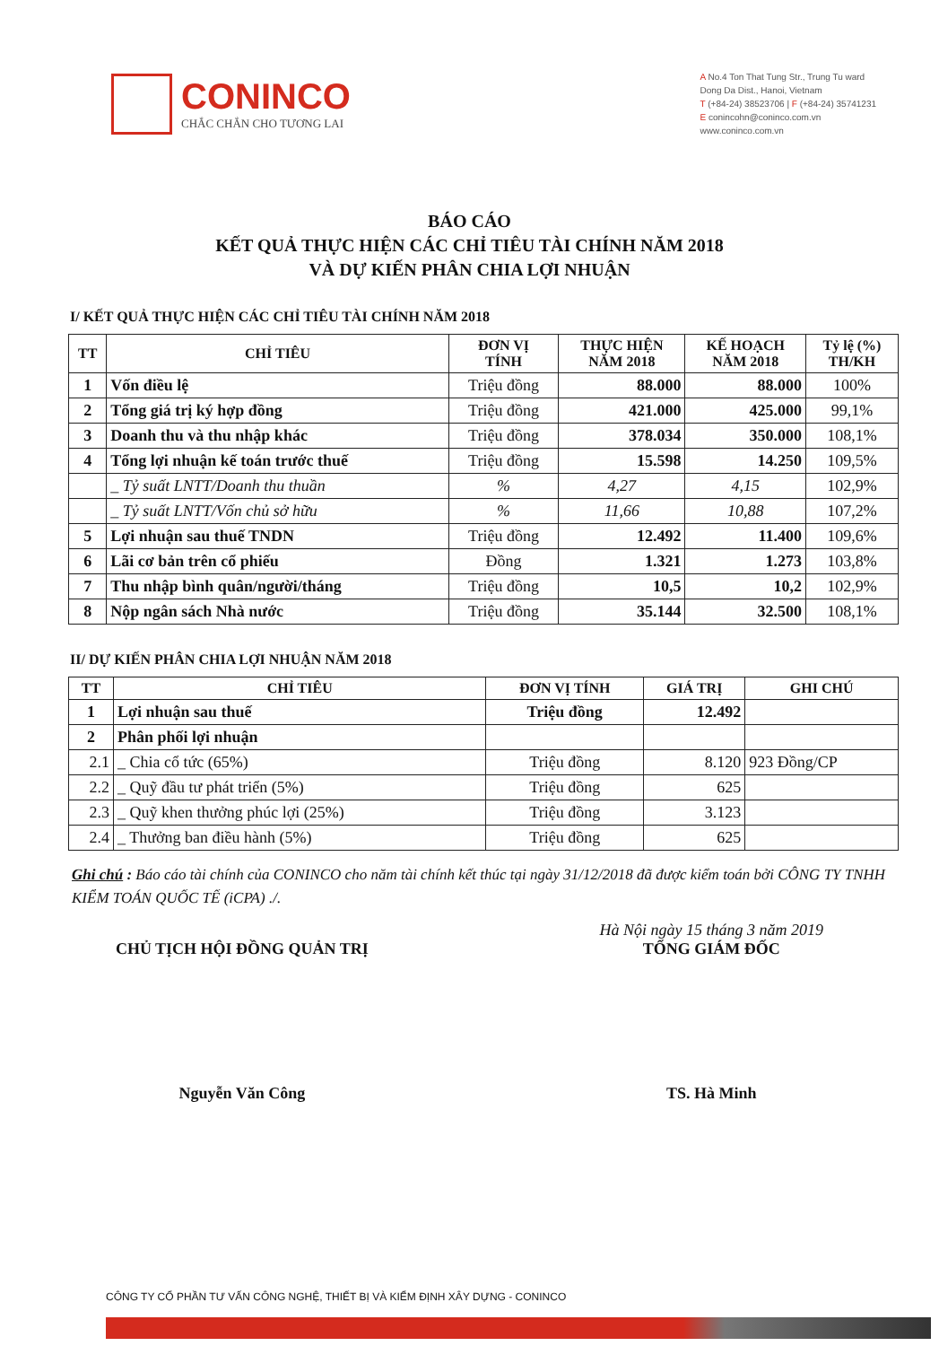CONINCO
CHẮC CHẮN CHO TƯƠNG LAI
A No.4 Ton That Tung Str., Trung Tu ward
Dong Da Dist., Hanoi, Vietnam
T (+84-24) 38523706 | F (+84-24) 35741231
E conincohn@coninco.com.vn
www.coninco.com.vn
BÁO CÁO
KẾT QUẢ THỰC HIỆN CÁC CHỈ TIÊU TÀI CHÍNH NĂM 2018
VÀ DỰ KIẾN PHÂN CHIA LỢI NHUẬN
I/ KẾT QUẢ THỰC HIỆN CÁC CHỈ TIÊU TÀI CHÍNH NĂM 2018
| TT | CHỈ TIÊU | ĐƠN VỊ TÍNH | THỰC HIỆN NĂM 2018 | KẾ HOẠCH NĂM 2018 | Tỷ lệ (%) TH/KH |
| --- | --- | --- | --- | --- | --- |
| 1 | Vốn điều lệ | Triệu đồng | 88.000 | 88.000 | 100% |
| 2 | Tổng giá trị ký hợp đồng | Triệu đồng | 421.000 | 425.000 | 99,1% |
| 3 | Doanh thu và thu nhập khác | Triệu đồng | 378.034 | 350.000 | 108,1% |
| 4 | Tổng lợi nhuận kế toán trước thuế | Triệu đồng | 15.598 | 14.250 | 109,5% |
| | _ Tỷ suất LNTT/Doanh thu thuần | % | 4,27 | 4,15 | 102,9% |
| | _ Tỷ suất LNTT/Vốn chủ sở hữu | % | 11,66 | 10,88 | 107,2% |
| 5 | Lợi nhuận sau thuế TNDN | Triệu đồng | 12.492 | 11.400 | 109,6% |
| 6 | Lãi cơ bản trên cổ phiếu | Đồng | 1.321 | 1.273 | 103,8% |
| 7 | Thu nhập bình quân/người/tháng | Triệu đồng | 10,5 | 10,2 | 102,9% |
| 8 | Nộp ngân sách Nhà nước | Triệu đồng | 35.144 | 32.500 | 108,1% |
II/ DỰ KIẾN PHÂN CHIA LỢI NHUẬN NĂM 2018
| TT | CHỈ TIÊU | ĐƠN VỊ TÍNH | GIÁ TRỊ | GHI CHÚ |
| --- | --- | --- | --- | --- |
| 1 | Lợi nhuận sau thuế | Triệu đồng | 12.492 | |
| 2 | Phân phối lợi nhuận | | | |
| 2.1 | _ Chia cổ tức (65%) | Triệu đồng | 8.120 | 923 Đồng/CP |
| 2.2 | _ Quỹ đầu tư phát triển (5%) | Triệu đồng | 625 | |
| 2.3 | _ Quỹ khen thưởng phúc lợi (25%) | Triệu đồng | 3.123 | |
| 2.4 | _ Thưởng ban điều hành (5%) | Triệu đồng | 625 | |
Ghi chú : Báo cáo tài chính của CONINCO cho năm tài chính kết thúc tại ngày 31/12/2018 đã được kiểm toán bởi CÔNG TY TNHH KIỂM TOÁN QUỐC TẾ (iCPA) ./.
CHỦ TỊCH HỘI ĐỒNG QUẢN TRỊ
Nguyễn Văn Công
Hà Nội ngày 15 tháng 3 năm 2019
TỔNG GIÁM ĐỐC
TS. Hà Minh
CÔNG TY CỔ PHẦN TƯ VẤN CÔNG NGHỆ, THIẾT BỊ VÀ KIỂM ĐỊNH XÂY DỰNG - CONINCO